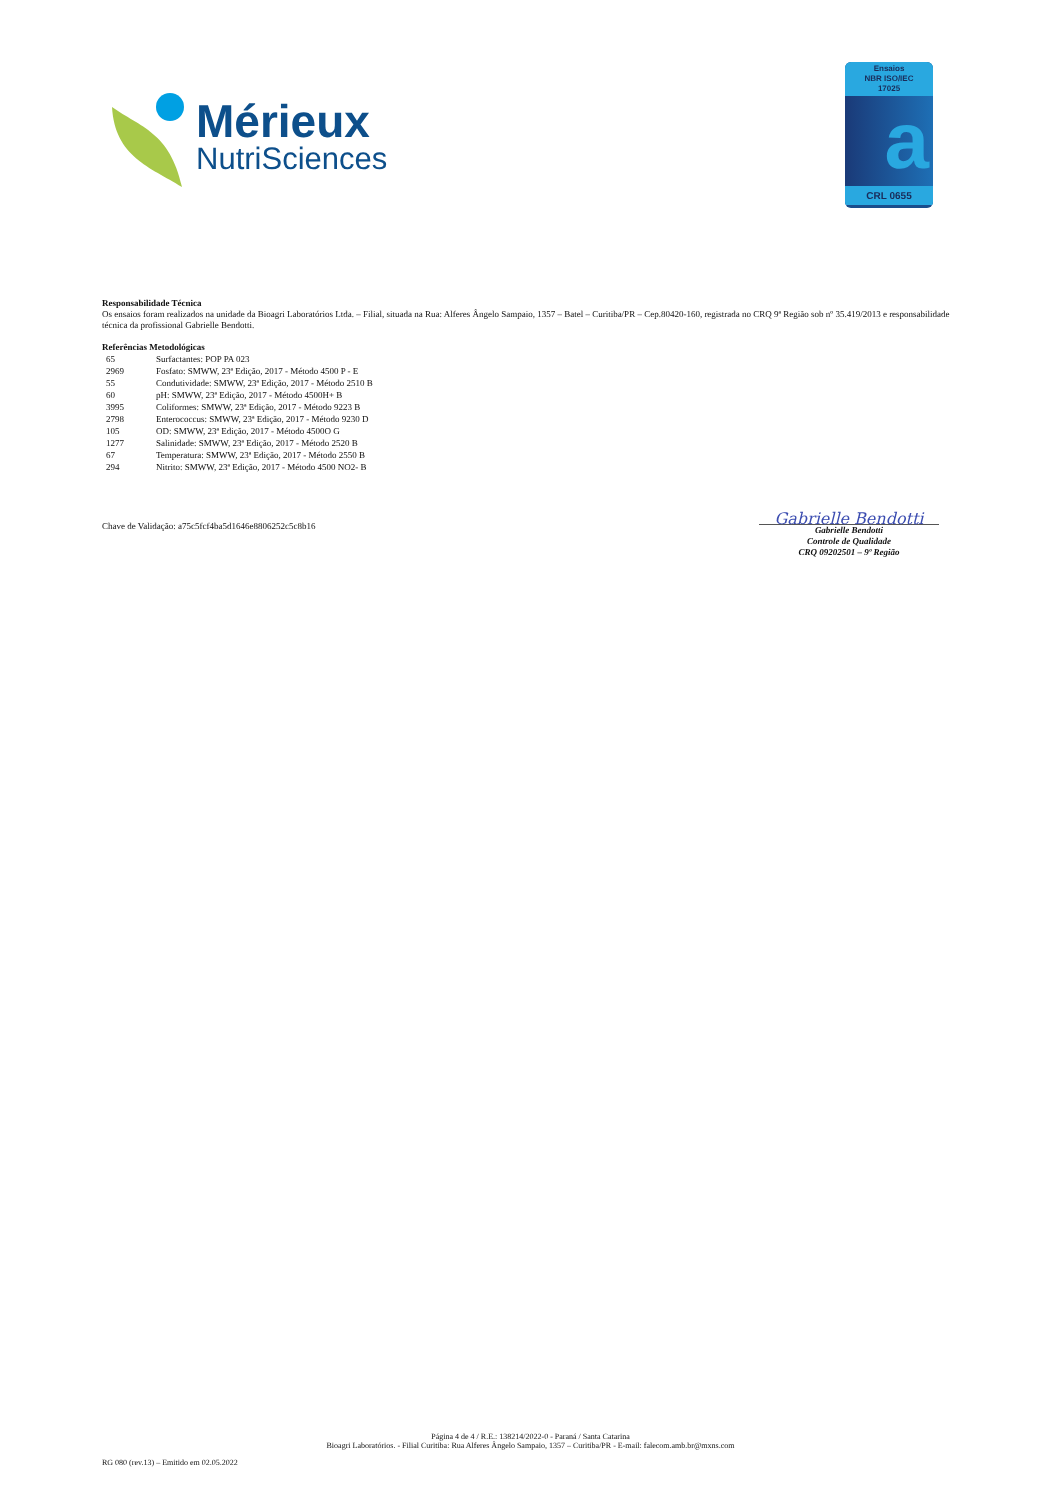Mérieux
NutriSciences
Ensaios
NBR ISO/IEC
17025
a
CRL 0655
Responsabilidade Técnica
Os ensaios foram realizados na unidade da Bioagri Laboratórios Ltda. – Filial, situada na Rua: Alferes Ângelo Sampaio, 1357 – Batel – Curitiba/PR – Cep.80420-160, registrada no CRQ 9ª Região sob nº 35.419/2013 e responsabilidade técnica da profissional Gabrielle Bendotti.
Referências Metodológicas
| 65 | Surfactantes: POP PA 023 |
| 2969 | Fosfato: SMWW, 23ª Edição, 2017 - Método 4500 P - E |
| 55 | Condutividade: SMWW, 23ª Edição, 2017 - Método 2510 B |
| 60 | pH: SMWW, 23ª Edição, 2017 - Método 4500H+ B |
| 3995 | Coliformes: SMWW, 23ª Edição, 2017 - Método 9223 B |
| 2798 | Enterococcus: SMWW, 23ª Edição, 2017 - Método 9230 D |
| 105 | OD: SMWW, 23ª Edição, 2017 - Método 4500O G |
| 1277 | Salinidade: SMWW, 23ª Edição, 2017 - Método 2520 B |
| 67 | Temperatura: SMWW, 23ª Edição, 2017 - Método 2550 B |
| 294 | Nitrito: SMWW, 23ª Edição, 2017 - Método 4500 NO2- B |
Chave de Validação: a75c5fcf4ba5d1646e8806252c5c8b16
Gabrielle Bendotti
Gabrielle Bendotti
Controle de Qualidade
CRQ 09202501 – 9º Região
Página 4 de 4 / R.E.: 138214/2022-0 - Paraná / Santa Catarina
Bioagri Laboratórios. - Filial Curitiba: Rua Alferes Ângelo Sampaio, 1357 – Curitiba/PR - E-mail: falecom.amb.br@mxns.com
RG 080 (rev.13) – Emitido em 02.05.2022